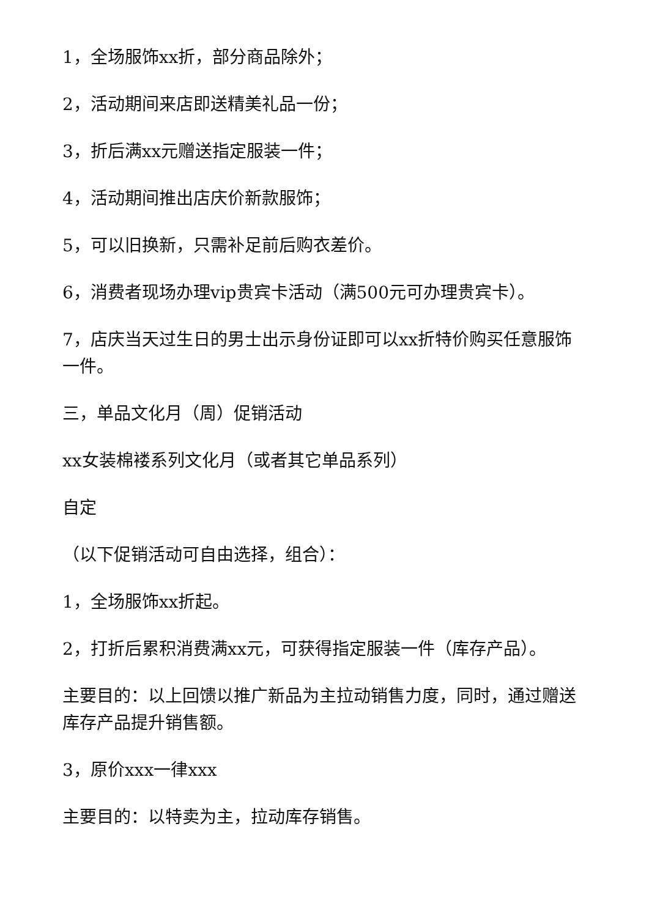1，全场服饰xx折，部分商品除外；
2，活动期间来店即送精美礼品一份；
3，折后满xx元赠送指定服装一件；
4，活动期间推出店庆价新款服饰；
5，可以旧换新，只需补足前后购衣差价。
6，消费者现场办理vip贵宾卡活动（满500元可办理贵宾卡）。
7，店庆当天过生日的男士出示身份证即可以xx折特价购买任意服饰一件。
三，单品文化月（周）促销活动
xx女装棉褛系列文化月（或者其它单品系列）
自定
（以下促销活动可自由选择，组合）：
1，全场服饰xx折起。
2，打折后累积消费满xx元，可获得指定服装一件（库存产品）。
主要目的：以上回馈以推广新品为主拉动销售力度，同时，通过赠送库存产品提升销售额。
3，原价xxx一律xxx
主要目的：以特卖为主，拉动库存销售。